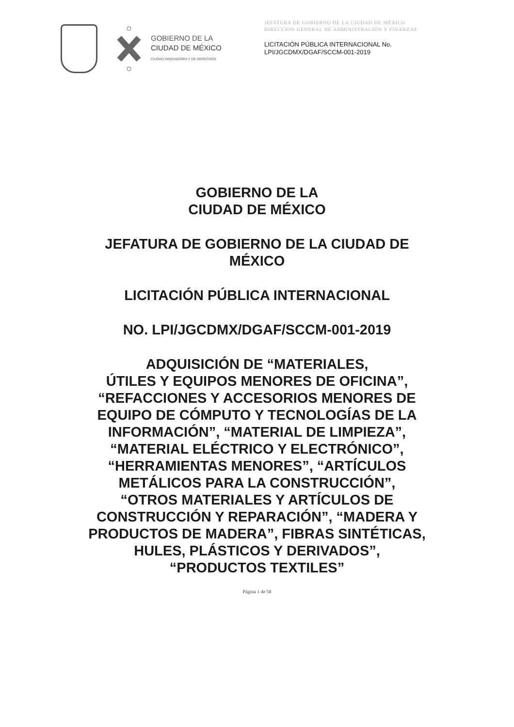GOBIERNO DE LA
CIUDAD DE MÉXICO
CIUDAD INNOVADORA Y DE DERECHOS
JEFATURA DE GOBIERNO DE LA CIUDAD DE MÉXICO
DIRECCIÓN GENERAL DE ADMINISTRACIÓN Y FINANZAS
LICITACIÓN PÚBLICA INTERNACIONAL No.
LPI/JGCDMX/DGAF/SCCM-001-2019
GOBIERNO DE LA
CIUDAD DE MÉXICO
JEFATURA DE GOBIERNO DE LA CIUDAD DE
MÉXICO
LICITACIÓN PÚBLICA INTERNACIONAL
NO. LPI/JGCDMX/DGAF/SCCM-001-2019
ADQUISICIÓN DE “MATERIALES,
ÚTILES Y EQUIPOS MENORES DE OFICINA”,
“REFACCIONES Y ACCESORIOS MENORES DE
EQUIPO DE CÓMPUTO Y TECNOLOGÍAS DE LA
INFORMACIÓN”, “MATERIAL DE LIMPIEZA”,
“MATERIAL ELÉCTRICO Y ELECTRÓNICO”,
“HERRAMIENTAS MENORES”, “ARTÍCULOS
METÁLICOS PARA LA CONSTRUCCIÓN”,
“OTROS MATERIALES Y ARTÍCULOS DE
CONSTRUCCIÓN Y REPARACIÓN”, “MADERA Y
PRODUCTOS DE MADERA”, FIBRAS SINTÉTICAS,
HULES, PLÁSTICOS Y DERIVADOS”,
“PRODUCTOS TEXTILES”
Página 1 de 58